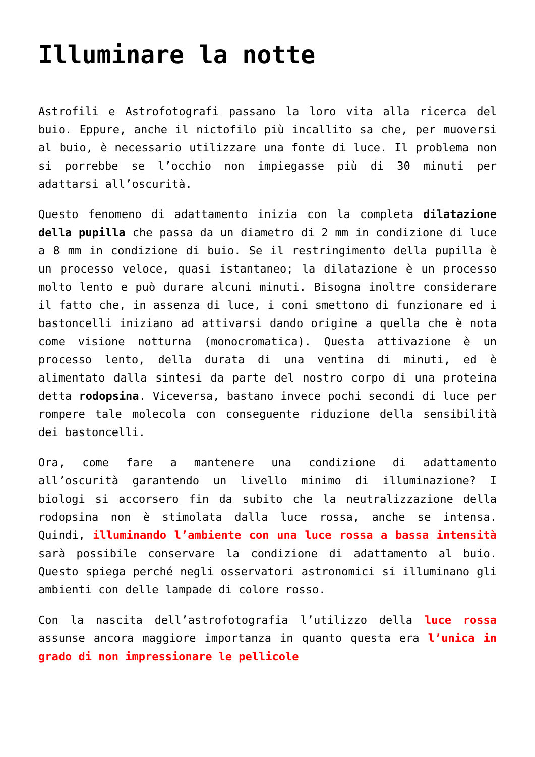Illuminare la notte
Astrofili e Astrofotografi passano la loro vita alla ricerca del buio. Eppure, anche il nictofilo più incallito sa che, per muoversi al buio, è necessario utilizzare una fonte di luce. Il problema non si porrebbe se l’occhio non impiegasse più di 30 minuti per adattarsi all’oscurità.
Questo fenomeno di adattamento inizia con la completa dilatazione della pupilla che passa da un diametro di 2 mm in condizione di luce a 8 mm in condizione di buio. Se il restringimento della pupilla è un processo veloce, quasi istantaneo; la dilatazione è un processo molto lento e può durare alcuni minuti. Bisogna inoltre considerare il fatto che, in assenza di luce, i coni smettono di funzionare ed i bastoncelli iniziano ad attivarsi dando origine a quella che è nota come visione notturna (monocromatica). Questa attivazione è un processo lento, della durata di una ventina di minuti, ed è alimentato dalla sintesi da parte del nostro corpo di una proteina detta rodopsina. Viceversa, bastano invece pochi secondi di luce per rompere tale molecola con conseguente riduzione della sensibilità dei bastoncelli.
Ora, come fare a mantenere una condizione di adattamento all’oscurità garantendo un livello minimo di illuminazione? I biologi si accorsero fin da subito che la neutralizzazione della rodopsina non è stimolata dalla luce rossa, anche se intensa. Quindi, illuminando l’ambiente con una luce rossa a bassa intensità sarà possibile conservare la condizione di adattamento al buio. Questo spiega perché negli osservatori astronomici si illuminano gli ambienti con delle lampade di colore rosso.
Con la nascita dell’astrofotografia l’utilizzo della luce rossa assunse ancora maggiore importanza in quanto questa era l’unica in grado di non impressionare le pellicole